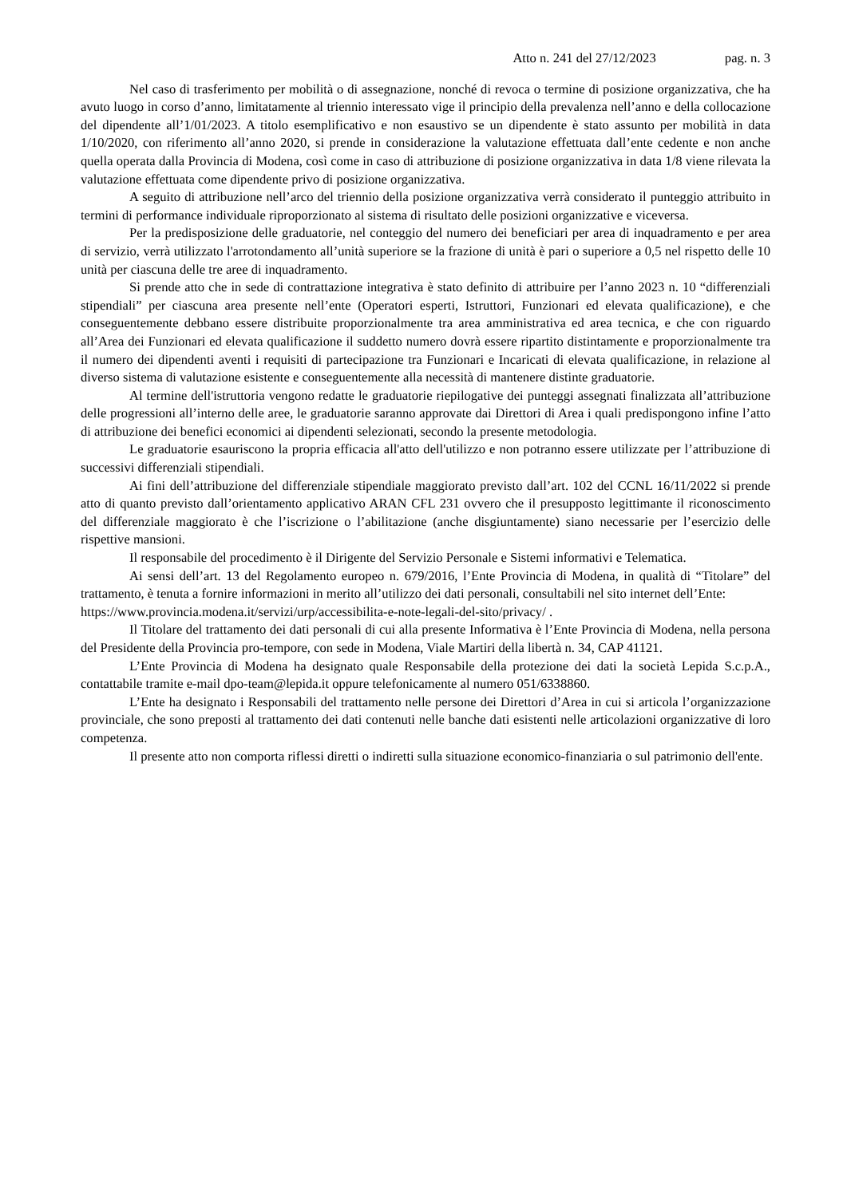Atto n. 241 del 27/12/2023 pag. n. 3
Nel caso di trasferimento per mobilità o di assegnazione, nonché di revoca o termine di posizione organizzativa, che ha avuto luogo in corso d’anno, limitatamente al triennio interessato vige il principio della prevalenza nell’anno e della collocazione del dipendente all’1/01/2023. A titolo esemplificativo e non esaustivo se un dipendente è stato assunto per mobilità in data 1/10/2020, con riferimento all’anno 2020, si prende in considerazione la valutazione effettuata dall’ente cedente e non anche quella operata dalla Provincia di Modena, così come in caso di attribuzione di posizione organizzativa in data 1/8 viene rilevata la valutazione effettuata come dipendente privo di posizione organizzativa.
A seguito di attribuzione nell’arco del triennio della posizione organizzativa verrà considerato il punteggio attribuito in termini di performance individuale riproporzionato al sistema di risultato delle posizioni organizzative e viceversa.
Per la predisposizione delle graduatorie, nel conteggio del numero dei beneficiari per area di inquadramento e per area di servizio, verrà utilizzato l'arrotondamento all’unità superiore se la frazione di unità è pari o superiore a 0,5 nel rispetto delle 10 unità per ciascuna delle tre aree di inquadramento.
Si prende atto che in sede di contrattazione integrativa è stato definito di attribuire per l’anno 2023 n. 10 “differenziali stipendiali” per ciascuna area presente nell’ente (Operatori esperti, Istruttori, Funzionari ed elevata qualificazione), e che conseguentemente debbano essere distribuite proporzionalmente tra area amministrativa ed area tecnica, e che con riguardo all’Area dei Funzionari ed elevata qualificazione il suddetto numero dovrà essere ripartito distintamente e proporzionalmente tra il numero dei dipendenti aventi i requisiti di partecipazione tra Funzionari e Incaricati di elevata qualificazione, in relazione al diverso sistema di valutazione esistente e conseguentemente alla necessità di mantenere distinte graduatorie.
Al termine dell'istruttoria vengono redatte le graduatorie riepilogative dei punteggi assegnati finalizzata all’attribuzione delle progressioni all’interno delle aree, le graduatorie saranno approvate dai Direttori di Area i quali predispongono infine l’atto di attribuzione dei benefici economici ai dipendenti selezionati, secondo la presente metodologia.
Le graduatorie esauriscono la propria efficacia all'atto dell'utilizzo e non potranno essere utilizzate per l’attribuzione di successivi differenziali stipendiali.
Ai fini dell’attribuzione del differenziale stipendiale maggiorato previsto dall’art. 102 del CCNL 16/11/2022 si prende atto di quanto previsto dall’orientamento applicativo ARAN CFL 231 ovvero che il presupposto legittimante il riconoscimento del differenziale maggiorato è che l’iscrizione o l’abilitazione (anche disgiuntamente) siano necessarie per l’esercizio delle rispettive mansioni.
Il responsabile del procedimento è il Dirigente del Servizio Personale e Sistemi informativi e Telematica.
Ai sensi dell’art. 13 del Regolamento europeo n. 679/2016, l’Ente Provincia di Modena, in qualità di “Titolare” del trattamento, è tenuta a fornire informazioni in merito all’utilizzo dei dati personali, consultabili nel sito internet dell’Ente:
https://www.provincia.modena.it/servizi/urp/accessibilita-e-note-legali-del-sito/privacy/ .
Il Titolare del trattamento dei dati personali di cui alla presente Informativa è l’Ente Provincia di Modena, nella persona del Presidente della Provincia pro-tempore, con sede in Modena, Viale Martiri della libertà n. 34, CAP 41121.
L’Ente Provincia di Modena ha designato quale Responsabile della protezione dei dati la società Lepida S.c.p.A., contattabile tramite e-mail dpo-team@lepida.it oppure telefonicamente al numero 051/6338860.
L’Ente ha designato i Responsabili del trattamento nelle persone dei Direttori d’Area in cui si articola l’organizzazione provinciale, che sono preposti al trattamento dei dati contenuti nelle banche dati esistenti nelle articolazioni organizzative di loro competenza.
Il presente atto non comporta riflessi diretti o indiretti sulla situazione economico-finanziaria o sul patrimonio dell'ente.